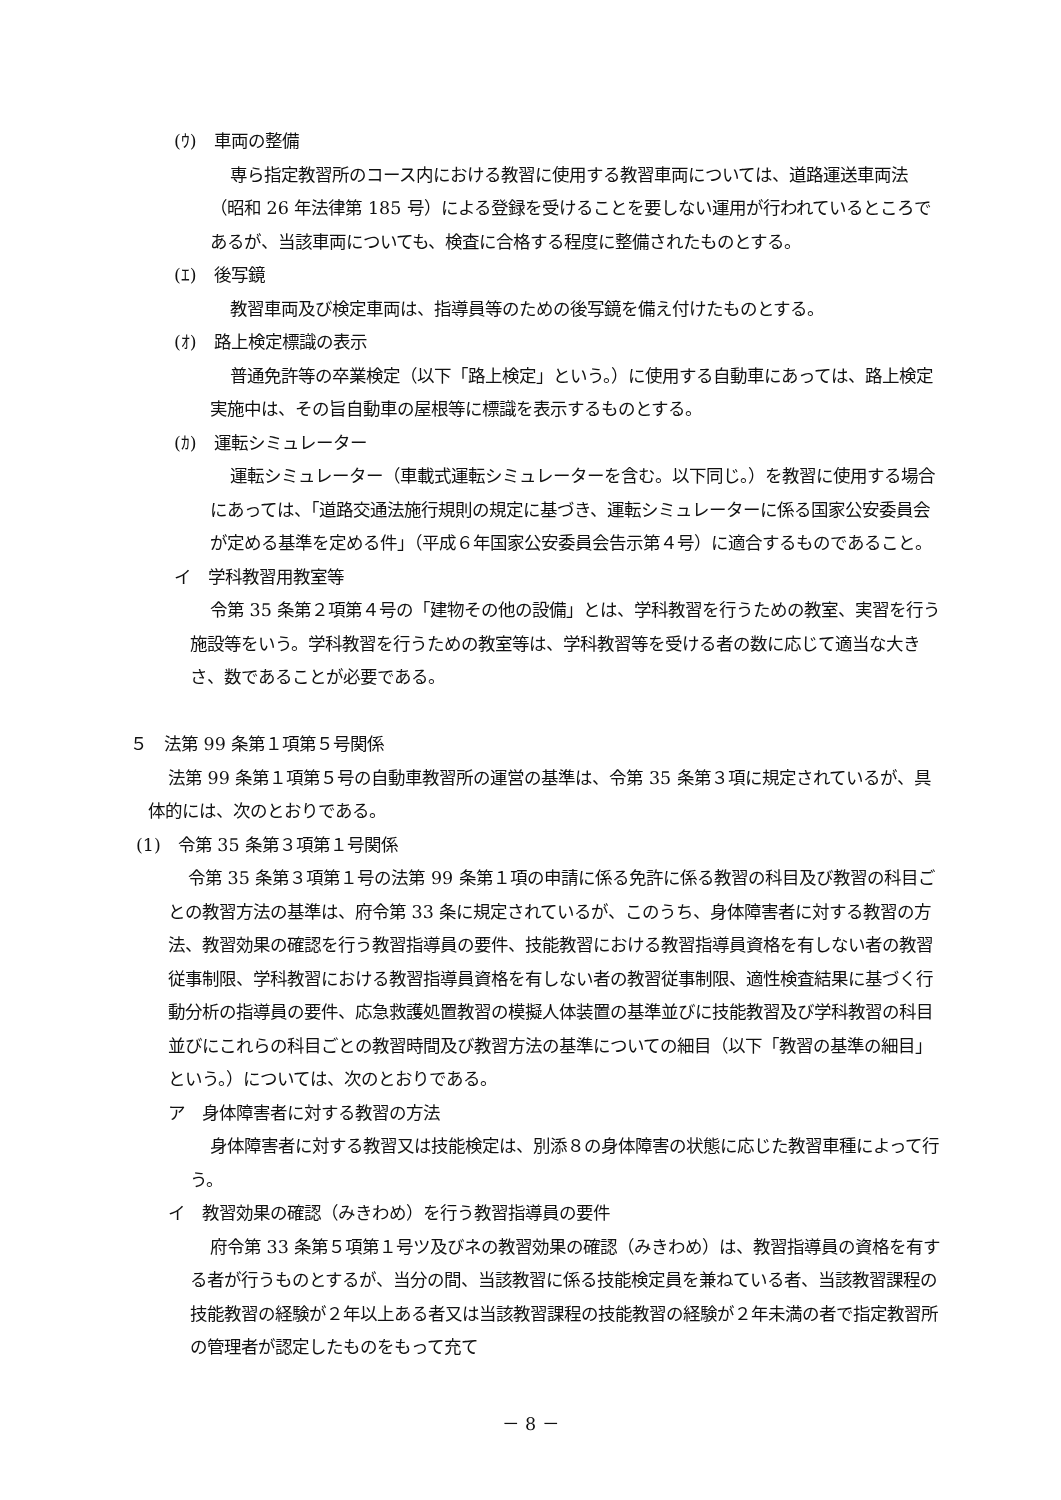(ｳ)　車両の整備
専ら指定教習所のコース内における教習に使用する教習車両については、道路運送車両法（昭和 26 年法律第 185 号）による登録を受けることを要しない運用が行われているところであるが、当該車両についても、検査に合格する程度に整備されたものとする。
(ｴ)　後写鏡
教習車両及び検定車両は、指導員等のための後写鏡を備え付けたものとする。
(ｵ)　路上検定標識の表示
普通免許等の卒業検定（以下「路上検定」という。）に使用する自動車にあっては、路上検定実施中は、その旨自動車の屋根等に標識を表示するものとする。
(ｶ)　運転シミュレーター
運転シミュレーター（車載式運転シミュレーターを含む。以下同じ。）を教習に使用する場合にあっては、「道路交通法施行規則の規定に基づき、運転シミュレーターに係る国家公安委員会が定める基準を定める件」（平成６年国家公安委員会告示第４号）に適合するものであること。
イ　学科教習用教室等
令第 35 条第２項第４号の「建物その他の設備」とは、学科教習を行うための教室、実習を行う施設等をいう。学科教習を行うための教室等は、学科教習等を受ける者の数に応じて適当な大きさ、数であることが必要である。
５　法第 99 条第１項第５号関係
法第 99 条第１項第５号の自動車教習所の運営の基準は、令第 35 条第３項に規定されているが、具体的には、次のとおりである。
(1)　令第 35 条第３項第１号関係
令第 35 条第３項第１号の法第 99 条第１項の申請に係る免許に係る教習の科目及び教習の科目ごとの教習方法の基準は、府令第 33 条に規定されているが、このうち、身体障害者に対する教習の方法、教習効果の確認を行う教習指導員の要件、技能教習における教習指導員資格を有しない者の教習従事制限、学科教習における教習指導員資格を有しない者の教習従事制限、適性検査結果に基づく行動分析の指導員の要件、応急救護処置教習の模擬人体装置の基準並びに技能教習及び学科教習の科目並びにこれらの科目ごとの教習時間及び教習方法の基準についての細目（以下「教習の基準の細目」という。）については、次のとおりである。
ア　身体障害者に対する教習の方法
身体障害者に対する教習又は技能検定は、別添８の身体障害の状態に応じた教習車種によって行う。
イ　教習効果の確認（みきわめ）を行う教習指導員の要件
府令第 33 条第５項第１号ツ及びネの教習効果の確認（みきわめ）は、教習指導員の資格を有する者が行うものとするが、当分の間、当該教習に係る技能検定員を兼ねている者、当該教習課程の技能教習の経験が２年以上ある者又は当該教習課程の技能教習の経験が２年未満の者で指定教習所の管理者が認定したものをもって充て
－ 8 －